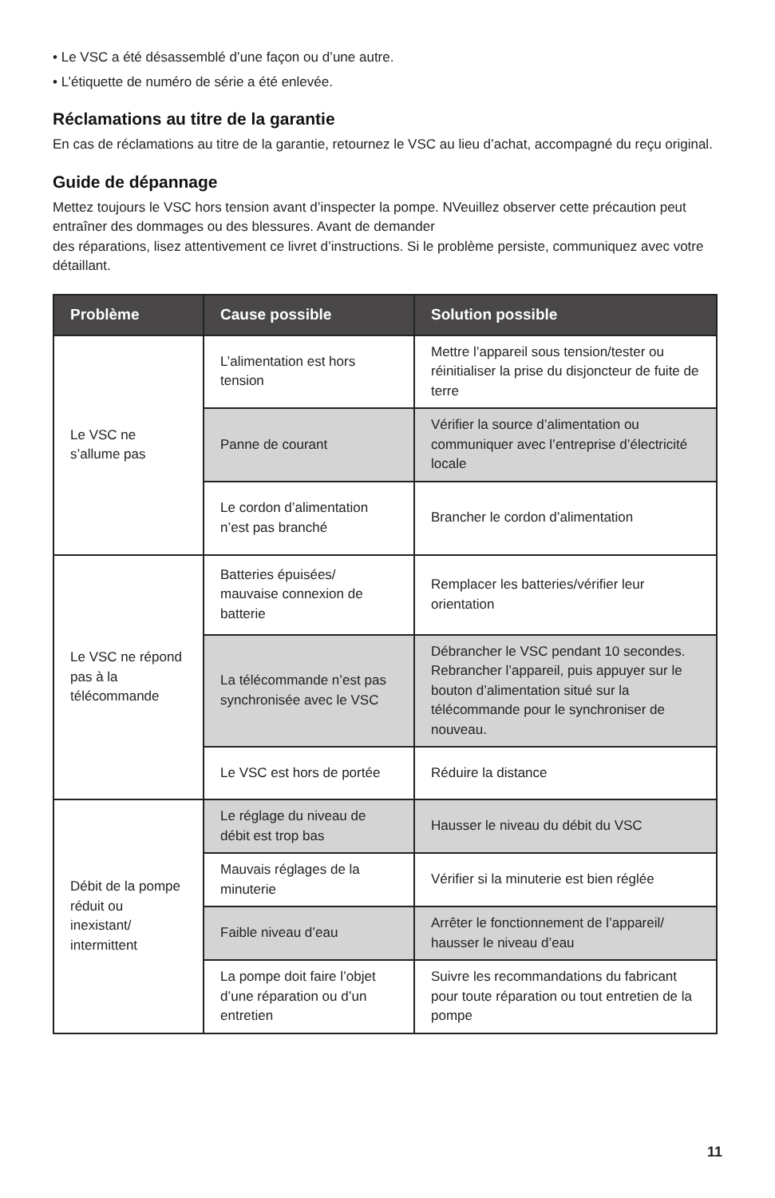• Le VSC a été désassemblé d’une façon ou d’une autre.
• L’étiquette de numéro de série a été enlevée.
Réclamations au titre de la garantie
En cas de réclamations au titre de la garantie, retournez le VSC au lieu d’achat, accompagné du reçu original.
Guide de dépannage
Mettez toujours le VSC hors tension avant d’inspecter la pompe. NVeuillez observer cette précaution peut entraîner des dommages ou des blessures. Avant de demander
des réparations, lisez attentivement ce livret d’instructions. Si le problème persiste, communiquez avec votre détaillant.
| Problème | Cause possible | Solution possible |
| --- | --- | --- |
| Le VSC ne s’allume pas | L’alimentation est hors tension | Mettre l’appareil sous tension/tester ou réinitialiser la prise du disjoncteur de fuite de terre |
| | Panne de courant | Vérifier la source d’alimentation ou communiquer avec l’entreprise d’électricité locale |
| | Le cordon d’alimentation n’est pas branché | Brancher le cordon d’alimentation |
| Le VSC ne répond pas à la télécommande | Batteries épuisées/ mauvaise connexion de batterie | Remplacer les batteries/vérifier leur orientation |
| | La télécommande n’est pas synchronisée avec le VSC | Débrancher le VSC pendant 10 secondes. Rebrancher l’appareil, puis appuyer sur le bouton d’alimentation situé sur la télécommande pour le synchroniser de nouveau. |
| | Le VSC est hors de portée | Réduire la distance |
| Débit de la pompe réduit ou inexistant/ intermittent | Le réglage du niveau de débit est trop bas | Hausser le niveau du débit du VSC |
| | Mauvais réglages de la minuterie | Vérifier si la minuterie est bien réglée |
| | Faible niveau d’eau | Arrêter le fonctionnement de l’appareil/ hausser le niveau d’eau |
| | La pompe doit faire l’objet d’une réparation ou d’un entretien | Suivre les recommandations du fabricant pour toute réparation ou tout entretien de la pompe |
11